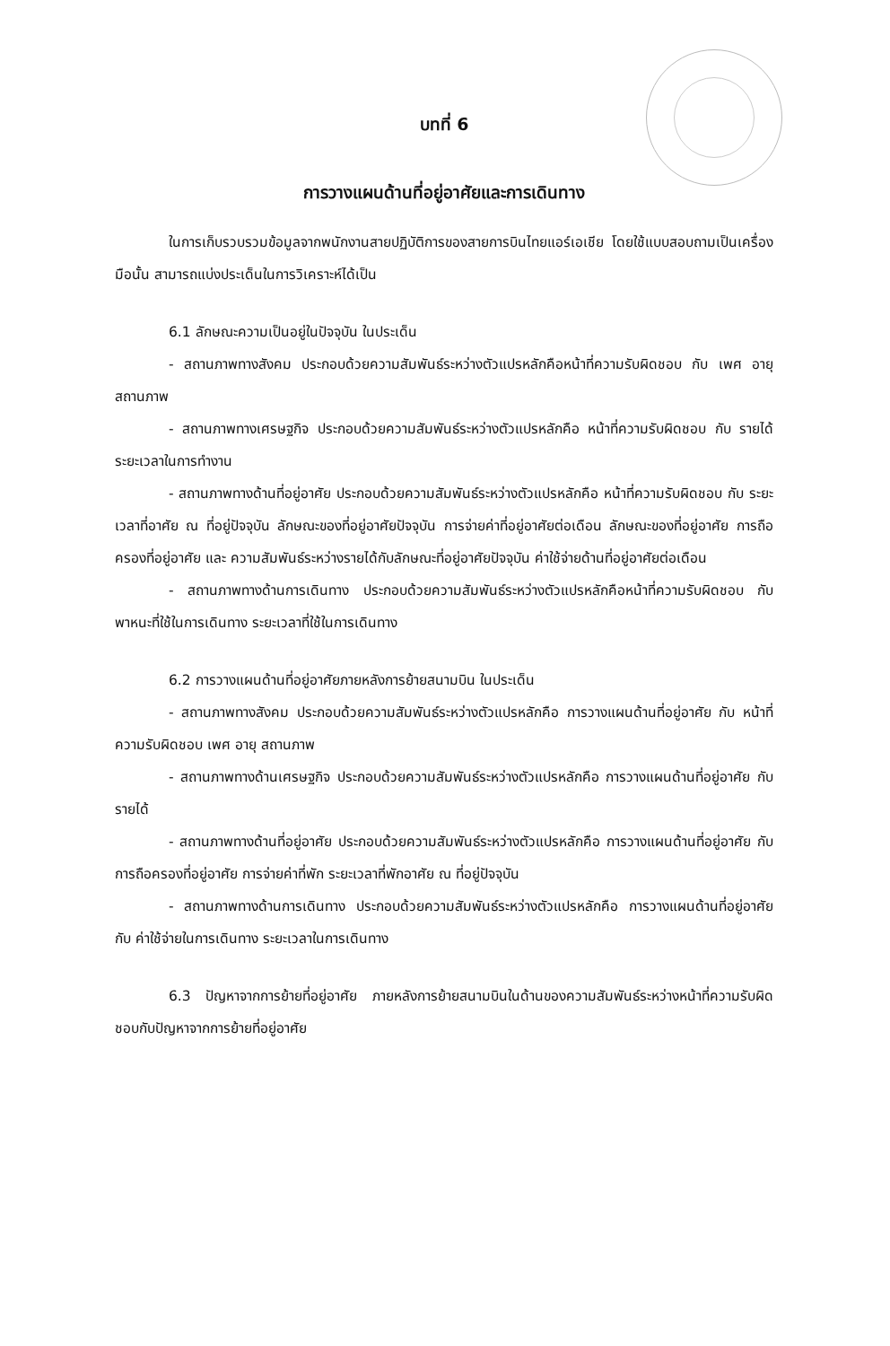บทที่ 6
การวางแผนด้านที่อยู่อาศัยและการเดินทาง
ในการเก็บรวบรวมข้อมูลจากพนักงานสายปฏิบัติการของสายการบินไทยแอร์เอเชีย โดยใช้แบบสอบถามเป็นเครื่องมือนั้น สามารถแบ่งประเด็นในการวิเคราะห์ได้เป็น
6.1 ลักษณะความเป็นอยู่ในปัจจุบัน ในประเด็น
- สถานภาพทางสังคม ประกอบด้วยความสัมพันธ์ระหว่างตัวแปรหลักคือหน้าที่ความรับผิดชอบ กับ เพศ อายุ สถานภาพ
- สถานภาพทางเศรษฐกิจ ประกอบด้วยความสัมพันธ์ระหว่างตัวแปรหลักคือ หน้าที่ความรับผิดชอบ กับ รายได้ ระยะเวลาในการทำงาน
- สถานภาพทางด้านที่อยู่อาศัย ประกอบด้วยความสัมพันธ์ระหว่างตัวแปรหลักคือ หน้าที่ความรับผิดชอบ กับ ระยะเวลาที่อาศัย ณ ที่อยู่ปัจจุบัน ลักษณะของที่อยู่อาศัยปัจจุบัน การจ่ายค่าที่อยู่อาศัยต่อเดือน ลักษณะของที่อยู่อาศัย การถือครองที่อยู่อาศัย และ ความสัมพันธ์ระหว่างรายได้กับลักษณะที่อยู่อาศัยปัจจุบัน ค่าใช้จ่ายด้านที่อยู่อาศัยต่อเดือน
- สถานภาพทางด้านการเดินทาง ประกอบด้วยความสัมพันธ์ระหว่างตัวแปรหลักคือหน้าที่ความรับผิดชอบ กับ พาหนะที่ใช้ในการเดินทาง ระยะเวลาที่ใช้ในการเดินทาง
6.2 การวางแผนด้านที่อยู่อาศัยภายหลังการย้ายสนามบิน ในประเด็น
- สถานภาพทางสังคม ประกอบด้วยความสัมพันธ์ระหว่างตัวแปรหลักคือ การวางแผนด้านที่อยู่อาศัย กับ หน้าที่ความรับผิดชอบ เพศ อายุ สถานภาพ
- สถานภาพทางด้านเศรษฐกิจ ประกอบด้วยความสัมพันธ์ระหว่างตัวแปรหลักคือ การวางแผนด้านที่อยู่อาศัย กับ รายได้
- สถานภาพทางด้านที่อยู่อาศัย ประกอบด้วยความสัมพันธ์ระหว่างตัวแปรหลักคือ การวางแผนด้านที่อยู่อาศัย กับ การถือครองที่อยู่อาศัย การจ่ายค่าที่พัก ระยะเวลาที่พักอาศัย ณ ที่อยู่ปัจจุบัน
- สถานภาพทางด้านการเดินทาง ประกอบด้วยความสัมพันธ์ระหว่างตัวแปรหลักคือ การวางแผนด้านที่อยู่อาศัย กับ ค่าใช้จ่ายในการเดินทาง ระยะเวลาในการเดินทาง
6.3 ปัญหาจากการย้ายที่อยู่อาศัย ภายหลังการย้ายสนามบินในด้านของความสัมพันธ์ระหว่างหน้าที่ความรับผิดชอบกับปัญหาจากการย้ายที่อยู่อาศัย